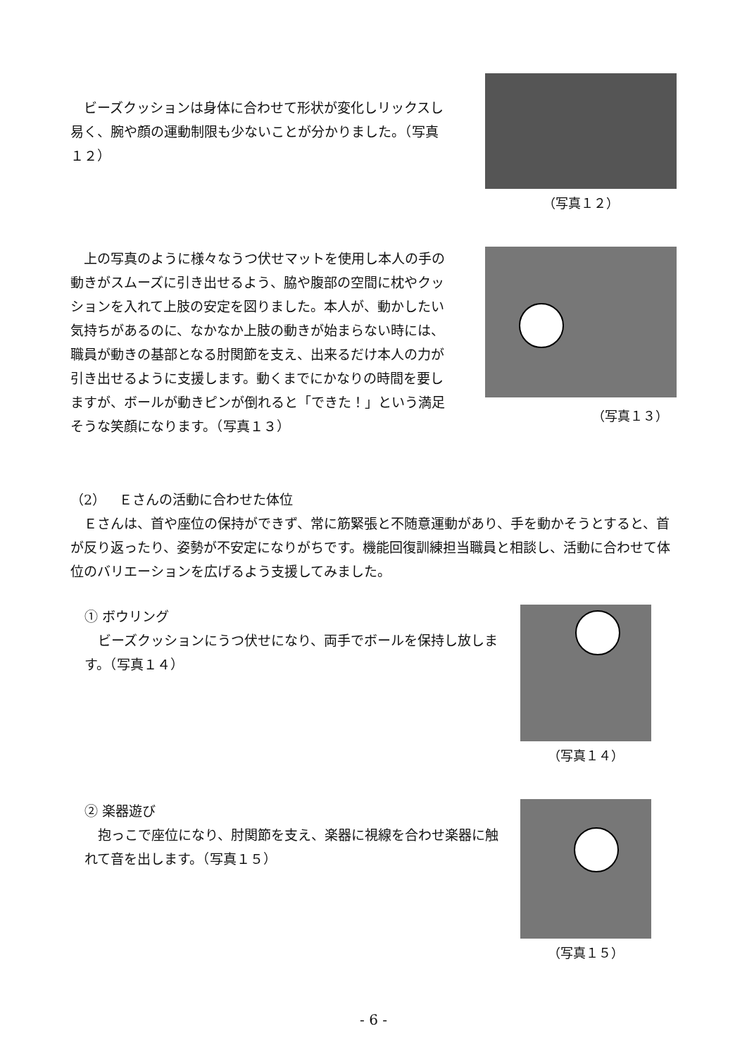ビーズクッションは身体に合わせて形状が変化しリックスし易く、腕や顔の運動制限も少ないことが分かりました。（写真１２）
（写真１２）
　上の写真のように様々なうつ伏せマットを使用し本人の手の動きがスムーズに引き出せるよう、脇や腹部の空間に枕やクッションを入れて上肢の安定を図りました。本人が、動かしたい気持ちがあるのに、なかなか上肢の動きが始まらない時には、職員が動きの基部となる肘関節を支え、出来るだけ本人の力が引き出せるように支援します。動くまでにかなりの時間を要しますが、ボールが動きピンが倒れると「できた！」という満足そうな笑顔になります。（写真１３）
（写真１３）
（2）　Ｅさんの活動に合わせた体位
　Ｅさんは、首や座位の保持ができず、常に筋緊張と不随意運動があり、手を動かそうとすると、首が反り返ったり、姿勢が不安定になりがちです。機能回復訓練担当職員と相談し、活動に合わせて体位のバリエーションを広げるよう支援してみました。
① ボウリング
　ビーズクッションにうつ伏せになり、両手でボールを保持し放します。（写真１４）
（写真１４）
② 楽器遊び
　抱っこで座位になり、肘関節を支え、楽器に視線を合わせ楽器に触れて音を出します。（写真１５）
（写真１５）
- 6 -